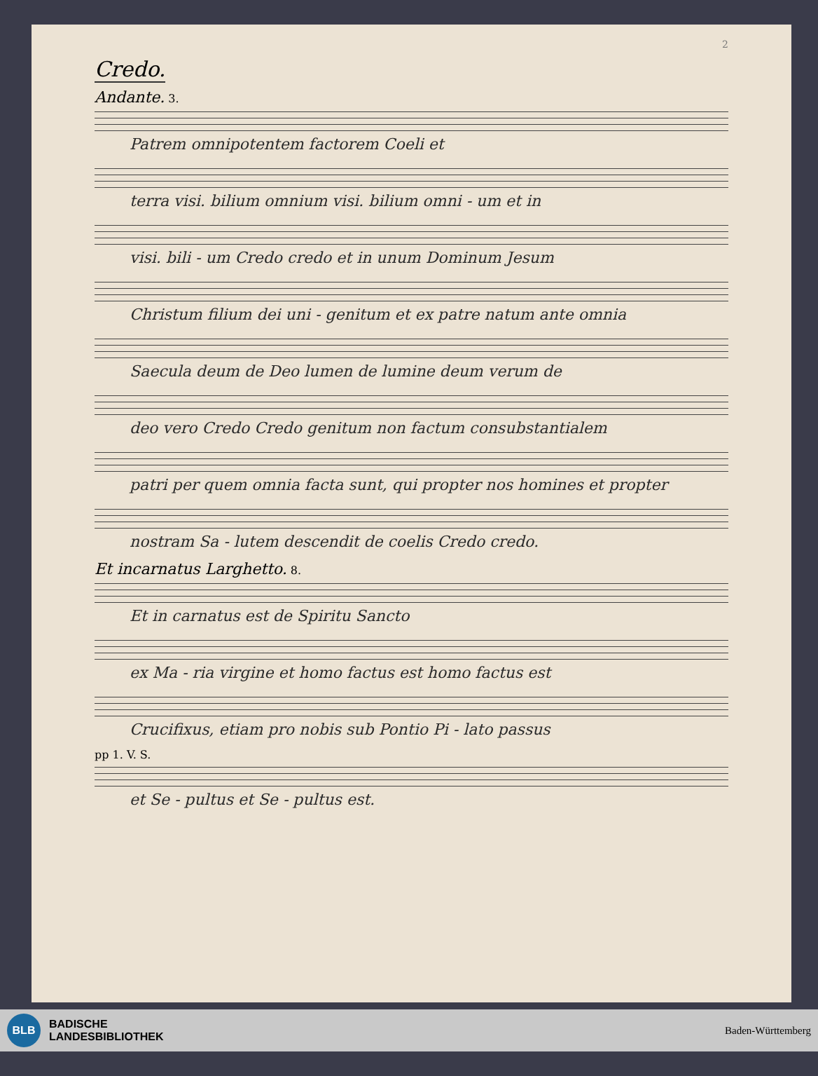2
Credo.
Andante. 3.
Patrem omnipotentem factorem Coeli et
terra visi. bilium omnium visi. bilium omni - um et in
visi. bili - um Credo credo et in unum Dominum Jesum
Christum filium dei uni - genitum et ex patre natum ante omnia
Saecula deum de Deo lumen de lumine deum verum de
deo vero Credo Credo genitum non factum consubstantialem
patri per quem omnia facta sunt, qui propter nos homines et propter
nostram Sa - lutem descendit de coelis Credo credo.
Et incarnatus Larghetto. 8.
Et in carnatus est de Spiritu Sancto
ex Ma - ria virgine et homo factus est homo factus est
Crucifixus, etiam pro nobis sub Pontio Pi - lato passus
pp 1. V. S.
et Se - pultus et Se - pultus est.
BLB
BADISCHE
LANDESBIBLIOTHEK
Baden-Württemberg